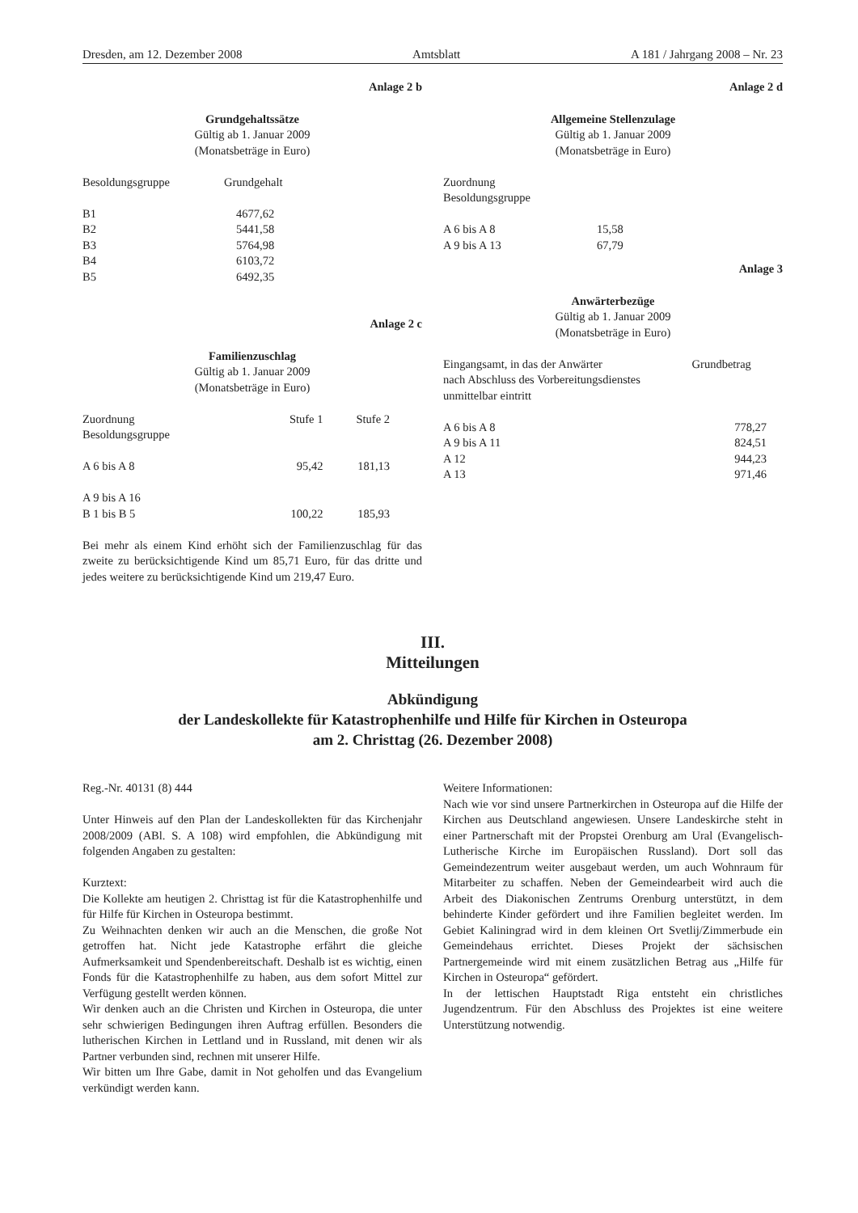Dresden, am 12. Dezember 2008 Amtsblatt A 181 / Jahrgang 2008 – Nr. 23
Anlage 2 b
Grundgehaltssätze
Gültig ab 1. Januar 2009
(Monatsbeträge in Euro)
| Besoldungsgruppe | Grundgehalt |
| --- | --- |
| B1 | 4677,62 |
| B2 | 5441,58 |
| B3 | 5764,98 |
| B4 | 6103,72 |
| B5 | 6492,35 |
Anlage 2 c
Familienzuschlag
Gültig ab 1. Januar 2009
(Monatsbeträge in Euro)
| Zuordnung Besoldungsgruppe | Stufe 1 | Stufe 2 |
| --- | --- | --- |
| A 6 bis A 8 | 95,42 | 181,13 |
| A 9 bis A 16 B 1 bis B 5 | 100,22 | 185,93 |
Bei mehr als einem Kind erhöht sich der Familienzuschlag für das zweite zu berücksichtigende Kind um 85,71 Euro, für das dritte und jedes weitere zu berücksichtigende Kind um 219,47 Euro.
Anlage 2 d
Allgemeine Stellenzulage
Gültig ab 1. Januar 2009
(Monatsbeträge in Euro)
| Zuordnung Besoldungsgruppe | |
| --- | --- |
| A 6 bis A 8 | 15,58 |
| A 9 bis A 13 | 67,79 |
Anlage 3
Anwärterbezüge
Gültig ab 1. Januar 2009
(Monatsbeträge in Euro)
| Eingangsamt, in das der Anwärter nach Abschluss des Vorbereitungsdienstes unmittelbar eintritt | Grundbetrag |
| --- | --- |
| A 6 bis A 8 | 778,27 |
| A 9 bis A 11 | 824,51 |
| A 12 | 944,23 |
| A 13 | 971,46 |
III.
Mitteilungen
Abkündigung
der Landeskollekte für Katastrophenhilfe und Hilfe für Kirchen in Osteuropa
am 2. Christtag (26. Dezember 2008)
Reg.-Nr. 40131 (8) 444
Unter Hinweis auf den Plan der Landeskollekten für das Kirchenjahr 2008/2009 (ABl. S. A 108) wird empfohlen, die Abkündigung mit folgenden Angaben zu gestalten:
Kurztext:
Die Kollekte am heutigen 2. Christtag ist für die Katastrophenhilfe und für Hilfe für Kirchen in Osteuropa bestimmt.
Zu Weihnachten denken wir auch an die Menschen, die große Not getroffen hat. Nicht jede Katastrophe erfährt die gleiche Aufmerksamkeit und Spendenbereitschaft. Deshalb ist es wichtig, einen Fonds für die Katastrophenhilfe zu haben, aus dem sofort Mittel zur Verfügung gestellt werden können.
Wir denken auch an die Christen und Kirchen in Osteuropa, die unter sehr schwierigen Bedingungen ihren Auftrag erfüllen. Besonders die lutherischen Kirchen in Lettland und in Russland, mit denen wir als Partner verbunden sind, rechnen mit unserer Hilfe.
Wir bitten um Ihre Gabe, damit in Not geholfen und das Evangelium verkündigt werden kann.
Weitere Informationen:
Nach wie vor sind unsere Partnerkirchen in Osteuropa auf die Hilfe der Kirchen aus Deutschland angewiesen. Unsere Landeskirche steht in einer Partnerschaft mit der Propstei Orenburg am Ural (Evangelisch-Lutherische Kirche im Europäischen Russland). Dort soll das Gemeindezentrum weiter ausgebaut werden, um auch Wohnraum für Mitarbeiter zu schaffen. Neben der Gemeindearbeit wird auch die Arbeit des Diakonischen Zentrums Orenburg unterstützt, in dem behinderte Kinder gefördert und ihre Familien begleitet werden. Im Gebiet Kaliningrad wird in dem kleinen Ort Svetlij/Zimmerbude ein Gemeindehaus errichtet. Dieses Projekt der sächsischen Partnergemeinde wird mit einem zusätzlichen Betrag aus „Hilfe für Kirchen in Osteuropa“ gefördert.
In der lettischen Hauptstadt Riga entsteht ein christliches Jugendzentrum. Für den Abschluss des Projektes ist eine weitere Unterstützung notwendig.